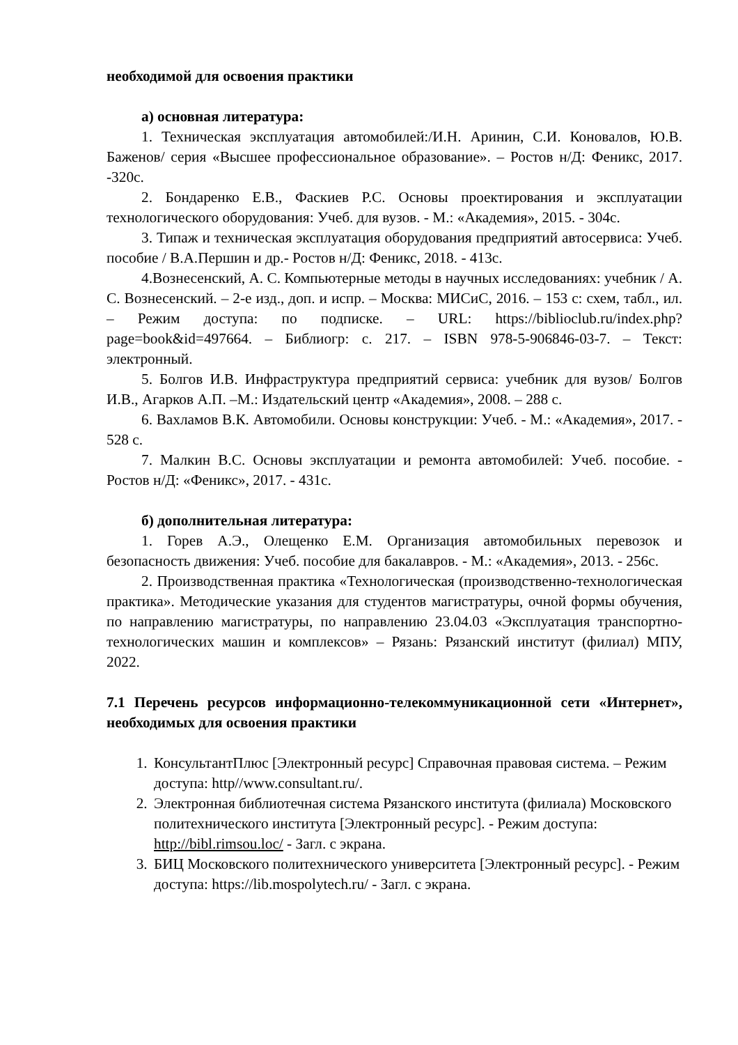необходимой для освоения практики
а) основная литература:
1. Техническая эксплуатация автомобилей:/И.Н. Аринин, С.И. Коновалов, Ю.В. Баженов/ серия «Высшее профессиональное образование». – Ростов н/Д: Феникс, 2017. -320с.
2. Бондаренко Е.В., Фаскиев Р.С. Основы проектирования и эксплуатации технологического оборудования: Учеб. для вузов. - М.: «Академия», 2015. - 304с.
3. Типаж и техническая эксплуатация оборудования предприятий автосервиса: Учеб. пособие / В.А.Першин и др.- Ростов н/Д: Феникс, 2018. - 413с.
4.Вознесенский, А. С. Компьютерные методы в научных исследованиях: учебник / А. С. Вознесенский. – 2-е изд., доп. и испр. – Москва: МИСиС, 2016. – 153 с: схем, табл., ил. – Режим доступа: по подписке. – URL: https://biblioclub.ru/index.php?page=book&id=497664. – Библиогр: с. 217. – ISBN 978-5-906846-03-7. – Текст: электронный.
5. Болгов И.В. Инфраструктура предприятий сервиса: учебник для вузов/ Болгов И.В., Агарков А.П. –М.: Издательский центр «Академия», 2008. – 288 с.
6. Вахламов В.К. Автомобили. Основы конструкции: Учеб. - М.: «Академия», 2017. - 528 с.
7. Малкин В.С. Основы эксплуатации и ремонта автомобилей: Учеб. пособие. - Ростов н/Д: «Феникс», 2017. - 431с.
б) дополнительная литература:
1. Горев А.Э., Олещенко Е.М. Организация автомобильных перевозок и безопасность движения: Учеб. пособие для бакалавров. - М.: «Академия», 2013. - 256с.
2. Производственная практика «Технологическая (производственно-технологическая практика». Методические указания для студентов магистратуры, очной формы обучения, по направлению магистратуры, по направлению 23.04.03 «Эксплуатация транспортно-технологических машин и комплексов» – Рязань: Рязанский институт (филиал) МПУ, 2022.
7.1 Перечень ресурсов информационно-телекоммуникационной сети «Интернет», необходимых для освоения практики
1. КонсультантПлюс [Электронный ресурс] Справочная правовая система. – Режим доступа: http//www.consultant.ru/.
2. Электронная библиотечная система Рязанского института (филиала) Московского политехнического института [Электронный ресурс]. - Режим доступа: http://bibl.rimsou.loc/ - Загл. с экрана.
3. БИЦ Московского политехнического университета [Электронный ресурс]. - Режим доступа: https://lib.mospolytech.ru/ - Загл. с экрана.